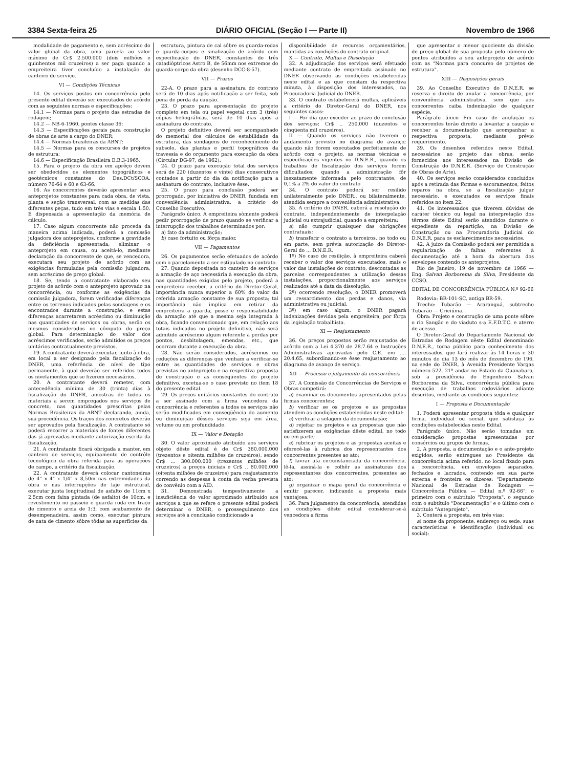3384 Sexta-feira 25 DIÁRIO OFICIAL (Seção I — Parte II) Novembro de 1966
modalidade de pagamento e, sem acréscimo do valor global da obra, uma parcela ao valor máximo de Cr$ 2.500.000 (dois milhões e quinhentos mil cruzeiros) a ser paga quando a empreiteira tiver concluído a instalação do canteiro de serviço.
VI — Condições Técnicas
14. Os serviços postos em concorrência pelo presente edital deverão ser executados de acôrdo com as seguintes normas e especificações:
14.1 — Normas para o projeto das estradas de rodagem;
14.2 — NB-6-1960, pontes classe 36;
14.3 — Especificações gerais para construção de obras de arte a cargo do DNER;
14.4 — Normas brasileiras da ABNT;
14.5 — Normas para os concursos de projetos de estrutura;
14.6 — Especificação Brasileira E.B.3-1965.
15. Para o projeto da obra em aprêço devem ser obedecidos os elementos topográficos e geotécnicos constantes do Des.DCt/SCOA. número 76-64 e 60 e 63-66.
16. As concorrentes deverão apresentar seus anteprojetos constantes para cada obra, de vista, planta e seção transversal, com as medidas das diferentes peças, tudo em três vias e escala 1:50. É dispensada a apresentação da memória de cálculo.
17. Caso algum concorrente não proceda da maneira acima indicada, poderá a comissão julgadora dos anteprojetos, conforme a gravidade da deficiência apresentada, eliminar o anteprojeto em causa, ou aceitá-lo, mediante declaração da concorrente de que, se vencedora, executará seu projeto de acôrdo com as exigências formuladas pela comissão julgadora, sem acréscimo de preço global.
18. Se, tendo a contratante elaborado seu projeto de acôrdo com o anteprojeto aprovado na concorrência, ou conforme as exigências da comissão julgadora, forem verificadas diferenças entre os terrenos indicados pelas sondagens e os encontrados durante a construção, e estas diferenças acarretarem acréscimo ou diminuição nas quantidades de serviços ou obras, serão os mesmos considerados no cômputo do preço global. Para determinação do valor dos acréscimos verificados, serão admitidos os preços unitários contratualmente previstos.
19. A contratante deverá executar, junto à obra, em local a ser designado pela fiscalização do DNER, uma referência de nível de tipo permanente, à qual deverão ser referidos todos os nivelamentos que se fizerem necessários.
20. A contratante deverá remeter, com antecedência mínima de 30 (trinta) dias à fiscalização do DNER, amostras de todos os materiais a serem empregados nos serviços de concreto, nas quantidades prescritas pelas Normas Brasileiras da ABNT declarando, ainda, sua procedência. Os traços dos concretos deverão ser aprovados pela fiscalização. A contratante só poderá recorrer a materiais de fontes diferentes das já aprovadas mediante autorização escrita da fiscalização.
21. A contratante ficará obrigada a manter, em canteiro de serviços, equipamento de contrôle tecnológico da obra referida para as operações de campo, a critério da fiscalização.
22. A contratante deverá colocar cantoneiras de 4" x 4" x 1/4" x 8,50m nas extremidades da obra e nas interrupções de laje estrutural, executar junta longitudinal de asfalto de 11cm x 2,5cm com faixa pintada (de asfalto) de 10cm. e revestimento no passeio e guarda roda em traço de cimento e areia de 1:3, com acabamento de desempenadeira, assim como, executar pintura de nata de cimento sôbre tôdas as superfícies da
estrutura, pintura de cal sôbre os guarda-rodas e guarda-corpos e sinalização de acôrdo com especificação do DNER, constantes de três catadióptricos Astro B, de 56mm nos extremos do guarda-corpo da obra (desenho DCC-8-57).
VII — Prazos
22-A. O prazo para a assinatura do contrato será de 10 dias após notificação a ser feita, sob pena de perda da caução.
23. O prazo para apresentação do projeto completo em tela ou papel vegetal com 3 (três) cópias heliográficas, será de 10 dias após a assinatura do contrato.
O projeto definitivo deverá ser acompanhado do memorial dos cálculos de estabilidade da estrutura, das sondagens de reconhecimento do subsolo, das plantas e perfil topográficos da travessia e do orçamento para execução da obra (Circular DG-97, de 1962).
24. O prazo para execução total dos serviços será de 220 (duzentos e vinte) dias consecutivos contados a partir do dia da notificação para a assinatura do contrato, inclusive êsse.
25. O prazo para conclusão poderá ser prorrogado, por iniciativa do DNER, fundada em conveniência administrativa, a critério do Conselho Executivo.
Parágrafo único. A empreiteira sòmente poderá pedir prorrogação de prazo quando se verificar a interrupção dos trabalhos determinados por:
a) fato da administração;
b) caso fortuito ou fôrça maior.
VII — Pagamentos
26. Os pagamentos serão efetuados de acôrdo com o parcelamento a ser estipulado no contrato.
27. Quando depositada no canteiro de serviços a armação de aço necessária à execução da obra, nas quantidades exigidas pelo projeto, poderá a empreiteira receber, a critério do Diretor-Geral, importância nunca superior a 60% do valor da referida armação constante de sua proposta; tal importância não implica em retirar da empreiteira a guarda, posse e responsabilidade da armação até que a mesma seja integrada à obra, ficando convencionado que, em relação aos totais indicados no projeto definitivo, não será admitido acréscimo algum referente a perdas por pontos, desbitolagem, emendas, etc., que ocorram durante a execução da obra.
28. Não serão considerados, acréscimos ou reduções as diferenças que venham a verificar-se entre as quantidades de serviços e obras previstas no anteprojeto e na respectiva proposta de construção e as conseqüentes do projeto definitivo, excetua-se o caso previsto no item 18 do presente edital.
29. Os preços unitários constantes do contrato a ser assinado com a firma vencedora da concorrência e referentes a todos os serviços não serão modificados em conseqüência do aumento ou diminuição dêsses serviços seja em área, volume ou em profundidade.
IX — Valor e Dotação
30. O valor aproximado atribuído aos serviços objeto dêste edital é de Cr$ 380.000.000 (trezentos e oitenta milhões de cruzeiros), sendo Cr$ ... 300.000.000 (trezentos milhões de cruzeiros) a preços iniciais e Cr$ .. 80.000.000 (oitenta milhões de cruzeiros) para reajustamento correndo as despesas à conta da verba prevista do convênio com a AID.
31. Demonstrada tempestivamente a insuficiência do valor aproximado atribuído aos serviços a que se refere o presente edital poderá determinar o DNER, o prosseguimento dos serviços até a conclusão condicionado a
disponibilidade de recursos orçamentários, mantidas as condições do contrato original.
X — Contrato, Multas e Dissolução
32. A adjudicação dos serviços será efetuado mediante contrato de empreitada assinado no DNER observando as condições estabelecidas neste edital e as que constam da respectiva minuta, à disposição dos interessados, na Procuradoria Judicial do DNER.
33. O contrato estabelecerá multas, aplicáveis a critério do Diretor-Geral do DNER, nos seguintes casos:
I — Por dia que exceder ao prazo de conclusão dos serviços: Cr$ .. 250.000 (duzentos e cinqüenta mil cruzeiros).
II — Quando os serviços não tiverem o andamento previsto no diagrama de avanço; quando não forem executados perfeitamente de acôrdo com o projeto, as normas técnicas e especificações vigentes no D.N.E.R., quando os trabalhos de fiscalização dos serviços forem dificultados; quando a administração fôr inexatamente informada pelo contratante; de 0,1% a 2% do valor do contrato
34. O contrato poderá ser resilido unilateralmente pelo DNER., ou bilateralmente, atendida sempre a conveniência administrativa.
35. A critério do DNER, caberá a resolução do contrato, independentemente de interpelação judicial ou extrajudicial, quando a empreiteira:
a) não cumprir quaisquer das obrigações contratuais;
b) transferir o contrato a terceiros, no todo ou em parte, sem prévia autorização do Diretor-Geral do ... D.N.E.R.
1º) No caso de resilição, à empreiteira caberá receber o valor dos serviços executados, mais o valor das instalações do contrato, descontadas as parcelas correspondentes a utilização dessas instalações, proporcionalmente aos serviços realizados até a data da dissolução.
2º) ocorrendo resolução, o DNER promoverá um ressarcimento das perdas e danos, via administrativa ou judicial.
3º) em caso algum, o DNER pagará indenizações devidas pela empreiteira, por fôrça da legislação trabalhista.
XI — Reajustamento
36. Os preços propostos serão reajustados de acôrdo com a Lei 4.370 de 28.7.64 e Instruções Administrativas aprovadas pelo C.E. em .... 20.4.65, subordinando-se êsse reajustamento ao diagrama de avanço de serviço.
XII — Processo e julgamento da concorrência
37. A Comissão de Concorrências de Serviços e Obras competirá:
a) examinar os documentos apresentados pelas firmas concorrentes;
b) verificar se os projetos e as propostas atendem as condições estabelecidas neste edital:
c) verificar a selagem da documentação;
d) rejeitar os projetos e as propostas que não satisfizerem as exigências dêste edital, no todo ou em parte;
e) rubricar os projetos e as propostas aceitas e oferecê-las à rubrica dos representantes dos concorrentes presentes ao ato;
f) lavrar ata circunstanciada da concorrência, lê-la, assiná-la e colhêr as assinaturas dos representantes dos concorrentes, presentes ao ato;
g) organizar o mapa geral da concorrência e emitir parecer, indicando a proposta mais vantajosa.
36. Para julgamento da concorrência, atendidas as condições dêste edital considerar-se-á vencedora a firma
que apresentar o menor quociente da divisão de preço global de sua proposta pelo número de pontos atribuídos a seu anteprojeto de acôrdo com as "Normas para concurso de projetos de estrutura".
XIII — Disposições gerais
39. Ao Conselho Executivo do D.N.E.R. se reserva o direito de anular a concorrência, por conveniência administrativa, sem que aos concorrentes caiba indenização de qualquer espécie.
Parágrafo único Em caso de anulação os concorrentes terão direito a levantar a caução e receber a documentação que acompanhar a respectiva proposta, mediante prévio requerimento.
39. Os desenhos referidos neste Edital, necessários ao projeto das obras, serão fornecidos aos interessados na Divisão de Construção do D.N.E.R. (Serviço de Construção de Obras de Arte).
40. Os serviços serão considerados concluídos após a retirada das fôrmas e escoramentos, feitos reparos na obra, se a fiscalização julgar necessário, e executados os serviços finais referidos no item 22.
41. Os interessados que tiverem dúvidas de caráter técnico ou legal na interpretação dos têrmos dêste Edital serão atendidos durante o expediente da repartição, na Divisão de Construção ou na Procuradoria Judicial do D.N.E.R. para os esclarecimentos necessários.
42. A juízo da Comissão poderá ser permitida a regularização de falhas referentes à documentação até a hora da abertura dos envelopes contendo os anteprojetos.
Rio de Janeiro, 19 de novembro de 1966 — Eng. Salvan Borborema da Silva, Presidente da CCSO.
EDITAL DE CONCORRÊNCIA PÚBLICA N.º 92-66
Rodovia: BR-101-SC, antiga BR-59.
Trecho: Tubarão — Araranguá, subtrecho Tubarão — Criciúma.
Obra: Projeto e construção de uma ponte sôbre o rio Sangão e do viaduto s-a E.F.D.T.C. e aterro de acesso.
O Diretor-Geral do Departamento Nacional de Estradas de Rodagem nêste Edital denominado D.N.E.R., torna público para conhecimento dos interessados, que fará realizar às 14 horas e 30 minutos do dia 13 do mês de dezembro de 196, na sede do DNER, à Avenida Presidente Vargas número 522, 21º andar no Estado da Guanabara, sob a presidência do Engenheiro Salvan Borborema da Silva, concorrência pública para execução de trabalhos rodoviários adiante descritos, mediante as condições seguintes:
I — Proposta e Documentação
1. Poderá apresentar proposta tôda e qualquer firma, individual ou social, que satisfaça às condições estabelecidas neste Edital.
Parágrafo único. Não serão tomadas em consideração propostas apresentadas por consórcios ou grupos de firmas.
2. A proposta, a documentação e o ante-projeto exigidos, serão entregues ao Presidente da concorrência acima referido, no local fixado para a concorrência, em envelopes separados, fechados e lacrados, contendo em sua parte externa e fronteira os dizeres: "Departamento Nacional de Estradas de Rodagem — Concorrência Pública — Edital n.º 92-66", o primeiro com o subtítulo "Proposta", o segundo com o subtítulo "Documentação" e o último com o subtítulo "Anteprojeto".
3. Conterá a proposta, em três vias:
a) nome da proponente, endereço ou sede, suas características e identificação (individual ou social):